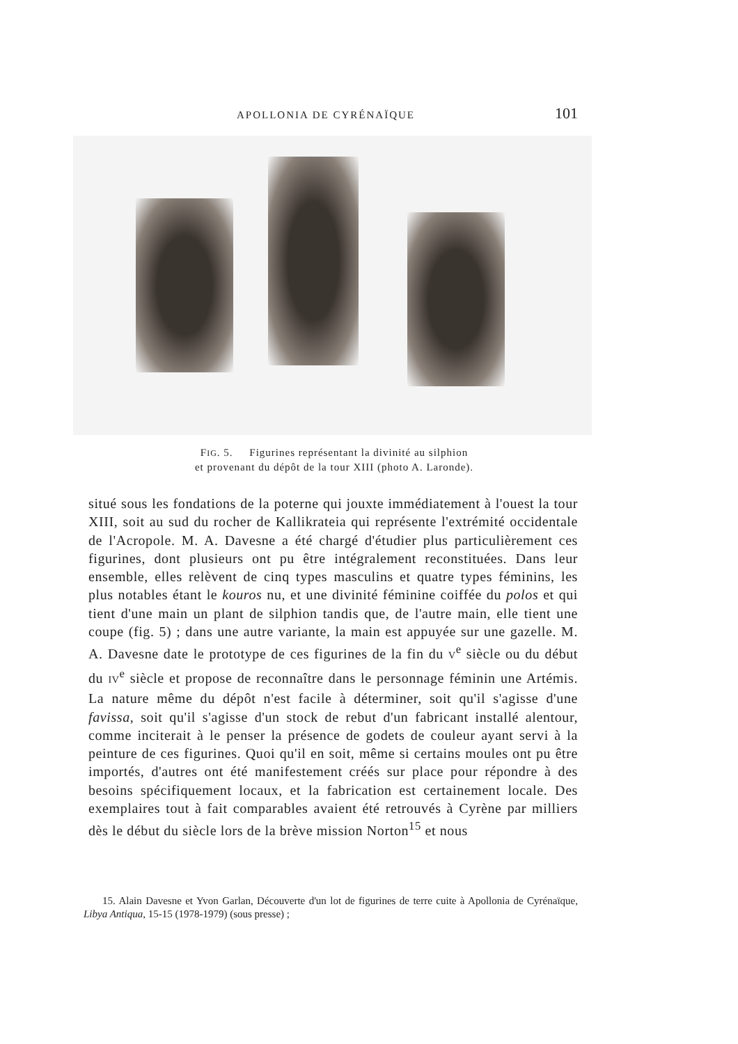APOLLONIA DE CYRÉNAÏQUE 101
FIG. 5. Figurines représentant la divinité au silphion
et provenant du dépôt de la tour XIII (photo A. Laronde).
situé sous les fondations de la poterne qui jouxte immédiatement à l'ouest la tour XIII, soit au sud du rocher de Kallikrateia qui représente l'extrémité occidentale de l'Acropole. M. A. Davesne a été chargé d'étudier plus particulièrement ces figurines, dont plusieurs ont pu être intégralement reconstituées. Dans leur ensemble, elles relèvent de cinq types masculins et quatre types féminins, les plus notables étant le kouros nu, et une divinité féminine coiffée du polos et qui tient d'une main un plant de silphion tandis que, de l'autre main, elle tient une coupe (fig. 5) ; dans une autre variante, la main est appuyée sur une gazelle. M. A. Davesne date le prototype de ces figurines de la fin du V<sup>e</sup> siècle ou du début du IV<sup>e</sup> siècle et propose de reconnaître dans le personnage féminin une Artémis. La nature même du dépôt n'est facile à déterminer, soit qu'il s'agisse d'une favissa, soit qu'il s'agisse d'un stock de rebut d'un fabricant installé alentour, comme inciterait à le penser la présence de godets de couleur ayant servi à la peinture de ces figurines. Quoi qu'il en soit, même si certains moules ont pu être importés, d'autres ont été manifestement créés sur place pour répondre à des besoins spécifiquement locaux, et la fabrication est certainement locale. Des exemplaires tout à fait comparables avaient été retrouvés à Cyrène par milliers dès le début du siècle lors de la brève mission Norton<sup>15</sup> et nous
15. Alain Davesne et Yvon Garlan, Découverte d'un lot de figurines de terre cuite à Apollonia de Cyrénaïque, Libya Antiqua, 15-15 (1978-1979) (sous presse) ;